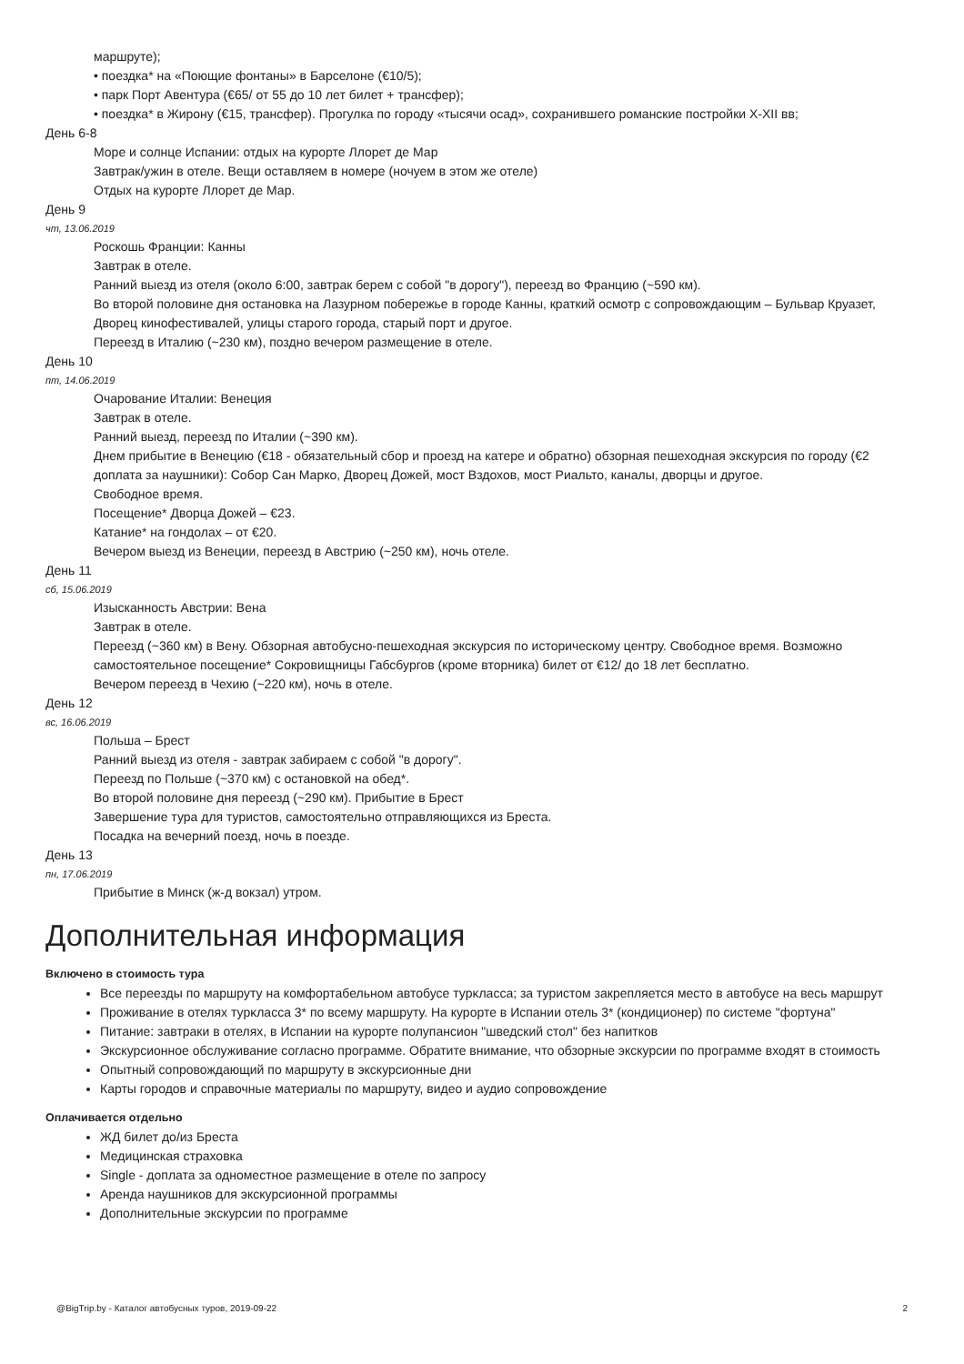маршруте);
• поездка* на «Поющие фонтаны» в Барселоне (€10/5);
• парк Порт Авентура (€65/ от 55 до 10 лет билет + трансфер);
• поездка* в Жирону (€15, трансфер). Прогулка по городу «тысячи осад», сохранившего романские постройки X-XII вв;
День 6-8
Море и солнце Испании: отдых на курорте Ллорет де Мар
Завтрак/ужин в отеле. Вещи оставляем в номере (ночуем в этом же отеле)
Отдых на курорте Ллорет де Мар.
День 9
чт, 13.06.2019
Роскошь Франции: Канны
Завтрак в отеле.
Ранний выезд из отеля (около 6:00, завтрак берем с собой "в дорогу"), переезд во Францию (~590 км).
Во второй половине дня остановка на Лазурном побережье в городе Канны, краткий осмотр с сопровождающим – Бульвар Круазет, Дворец кинофестивалей, улицы старого города, старый порт и другое.
Переезд в Италию (~230 км), поздно вечером размещение в отеле.
День 10
пт, 14.06.2019
Очарование Италии: Венеция
Завтрак в отеле.
Ранний выезд, переезд по Италии (~390 км).
Днем прибытие в Венецию (€18 - обязательный сбор и проезд на катере и обратно) обзорная пешеходная экскурсия по городу (€2 доплата за наушники): Собор Сан Марко, Дворец Дожей, мост Вздохов, мост Риальто, каналы, дворцы и другое.
Свободное время.
Посещение* Дворца Дожей – €23.
Катание* на гондолах – от €20.
Вечером выезд из Венеции, переезд в Австрию (~250 км), ночь отеле.
День 11
сб, 15.06.2019
Изысканность Австрии: Вена
Завтрак в отеле.
Переезд (~360 км) в Вену. Обзорная автобусно-пешеходная экскурсия по историческому центру. Свободное время. Возможно самостоятельное посещение* Сокровищницы Габсбургов (кроме вторника) билет от €12/ до 18 лет бесплатно.
Вечером переезд в Чехию (~220 км), ночь в отеле.
День 12
вс, 16.06.2019
Польша – Брест
Ранний выезд из отеля - завтрак забираем с собой "в дорогу".
Переезд по Польше (~370 км) с остановкой на обед*.
Во второй половине дня переезд (~290 км). Прибытие в Брест
Завершение тура для туристов, самостоятельно отправляющихся из Бреста.
Посадка на вечерний поезд, ночь в поезде.
День 13
пн, 17.06.2019
Прибытие в Минск (ж-д вокзал) утром.
Дополнительная информация
Включено в стоимость тура
Все переезды по маршруту на комфортабельном автобусе турκласса; за туристом закрепляется место в автобусе на весь маршрут
Проживание в отелях турκласса 3* по всему маршруту. На курорте в Испании отель 3* (кондиционер) по системе "фортуна"
Питание: завтраки в отелях, в Испании на курорте полупансион "шведский стол" без напитков
Экскурсионное обслуживание согласно программе. Обратите внимание, что обзорные экскурсии по программе входят в стоимость
Опытный сопровождающий по маршруту в экскурсионные дни
Карты городов и справочные материалы по маршруту, видео и аудио сопровождение
Оплачивается отдельно
ЖД билет до/из Бреста
Медицинская страховка
Single - доплата за одноместное размещение в отеле по запросу
Аренда наушников для экскурсионной программы
Дополнительные экскурсии по программе
@BigTrip.by - Каталог автобусных туров, 2019-09-22 2